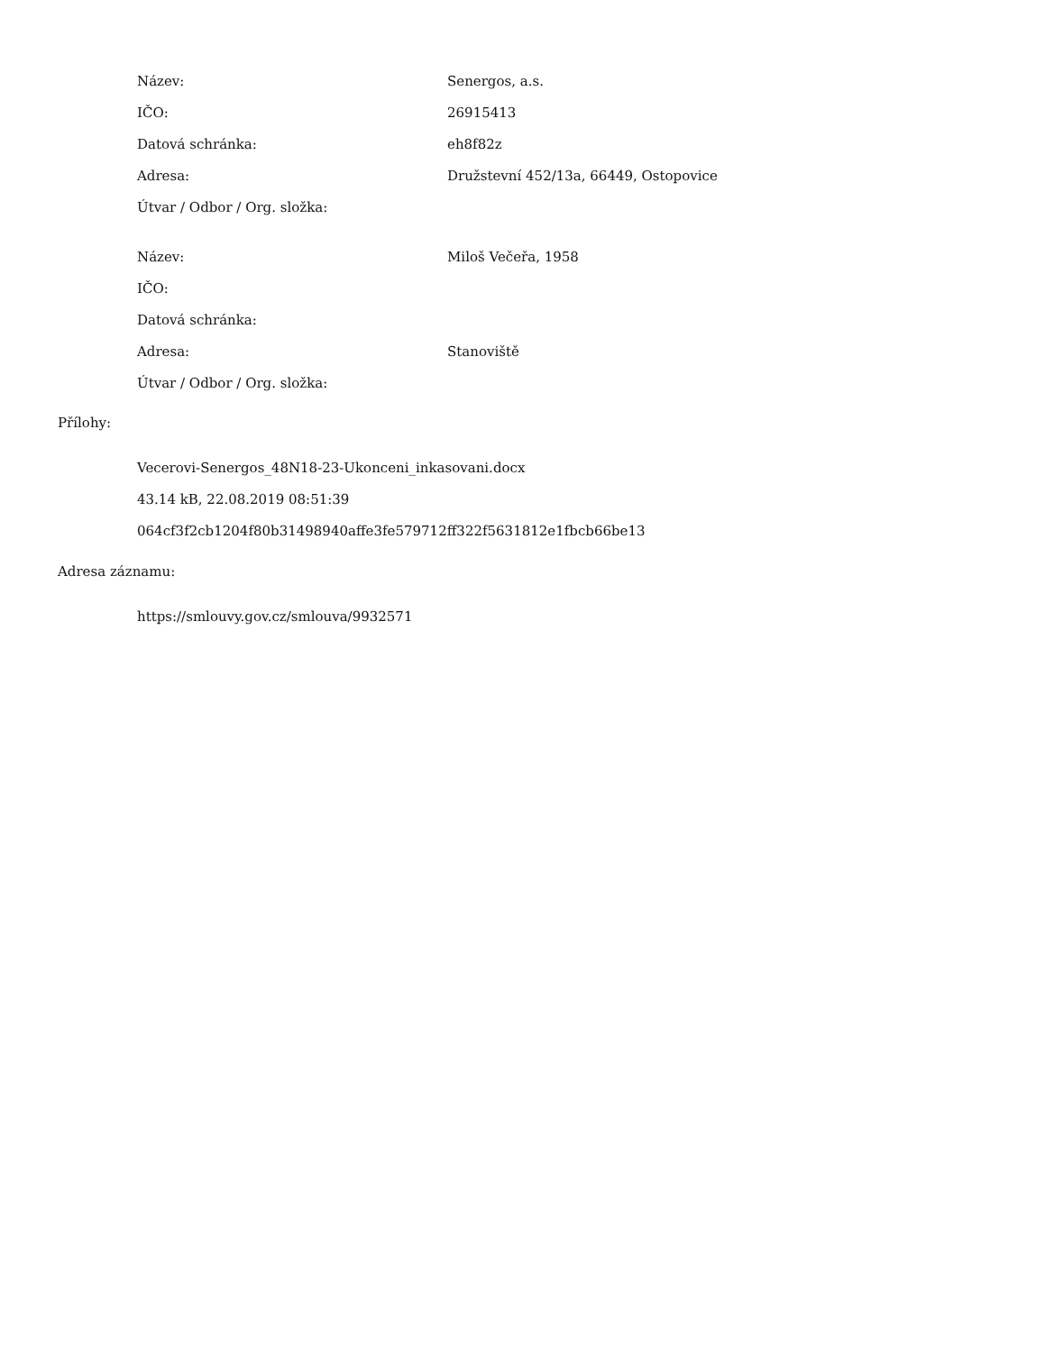| Název: | Senergos, a.s. |
| IČO: | 26915413 |
| Datová schránka: | eh8f82z |
| Adresa: | Družstevní 452/13a, 66449, Ostopovice |
| Útvar / Odbor / Org. složka: | |
| Název: | Miloš Večeřa, 1958 |
| IČO: | |
| Datová schránka: | |
| Adresa: | Stanoviště |
| Útvar / Odbor / Org. složka: | |
Přílohy:
Vecerovi-Senergos_48N18-23-Ukonceni_inkasovani.docx
43.14 kB, 22.08.2019 08:51:39
064cf3f2cb1204f80b31498940affe3fe579712ff322f5631812e1fbcb66be13
Adresa záznamu:
https://smlouvy.gov.cz/smlouva/9932571